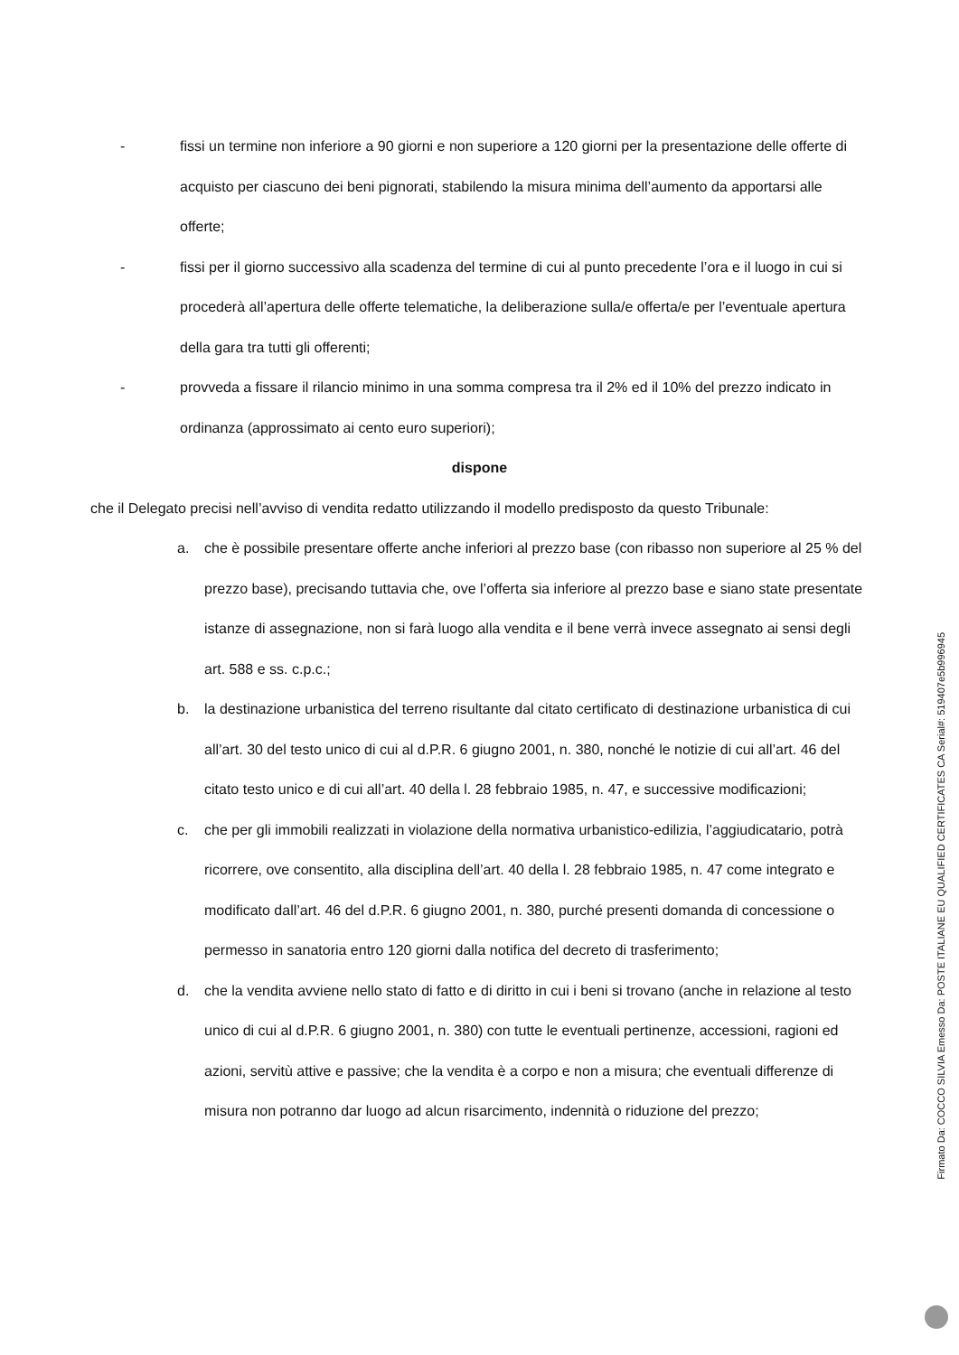- fissi un termine non inferiore a 90 giorni e non superiore a 120 giorni per la presentazione delle offerte di acquisto per ciascuno dei beni pignorati, stabilendo la misura minima dell’aumento da apportarsi alle offerte;
- fissi per il giorno successivo alla scadenza del termine di cui al punto precedente l’ora e il luogo in cui si procederà all’apertura delle offerte telematiche, la deliberazione sulla/e offerta/e per l’eventuale apertura della gara tra tutti gli offerenti;
- provveda a fissare il rilancio minimo in una somma compresa tra il 2% ed il 10% del prezzo indicato in ordinanza (approssimato ai cento euro superiori);
dispone
che il Delegato precisi nell’avviso di vendita redatto utilizzando il modello predisposto da questo Tribunale:
a. che è possibile presentare offerte anche inferiori al prezzo base (con ribasso non superiore al 25 % del prezzo base), precisando tuttavia che, ove l’offerta sia inferiore al prezzo base e siano state presentate istanze di assegnazione, non si farà luogo alla vendita e il bene verrà invece assegnato ai sensi degli art. 588 e ss. c.p.c.;
b. la destinazione urbanistica del terreno risultante dal citato certificato di destinazione urbanistica di cui all’art. 30 del testo unico di cui al d.P.R. 6 giugno 2001, n. 380, nonché le notizie di cui all’art. 46 del citato testo unico e di cui all’art. 40 della l. 28 febbraio 1985, n. 47, e successive modificazioni;
c. che per gli immobili realizzati in violazione della normativa urbanistico-edilizia, l’aggiudicatario, potrà ricorrere, ove consentito, alla disciplina dell’art. 40 della l. 28 febbraio 1985, n. 47 come integrato e modificato dall’art. 46 del d.P.R. 6 giugno 2001, n. 380, purché presenti domanda di concessione o permesso in sanatoria entro 120 giorni dalla notifica del decreto di trasferimento;
d. che la vendita avviene nello stato di fatto e di diritto in cui i beni si trovano (anche in relazione al testo unico di cui al d.P.R. 6 giugno 2001, n. 380) con tutte le eventuali pertinenze, accessioni, ragioni ed azioni, servitù attive e passive; che la vendita è a corpo e non a misura; che eventuali differenze di misura non potranno dar luogo ad alcun risarcimento, indennità o riduzione del prezzo;
Firmato Da: COCCO SILVIA Emesso Da: POSTE ITALIANE EU QUALIFIED CERTIFICATES CA Serial#: 519407e5b996945